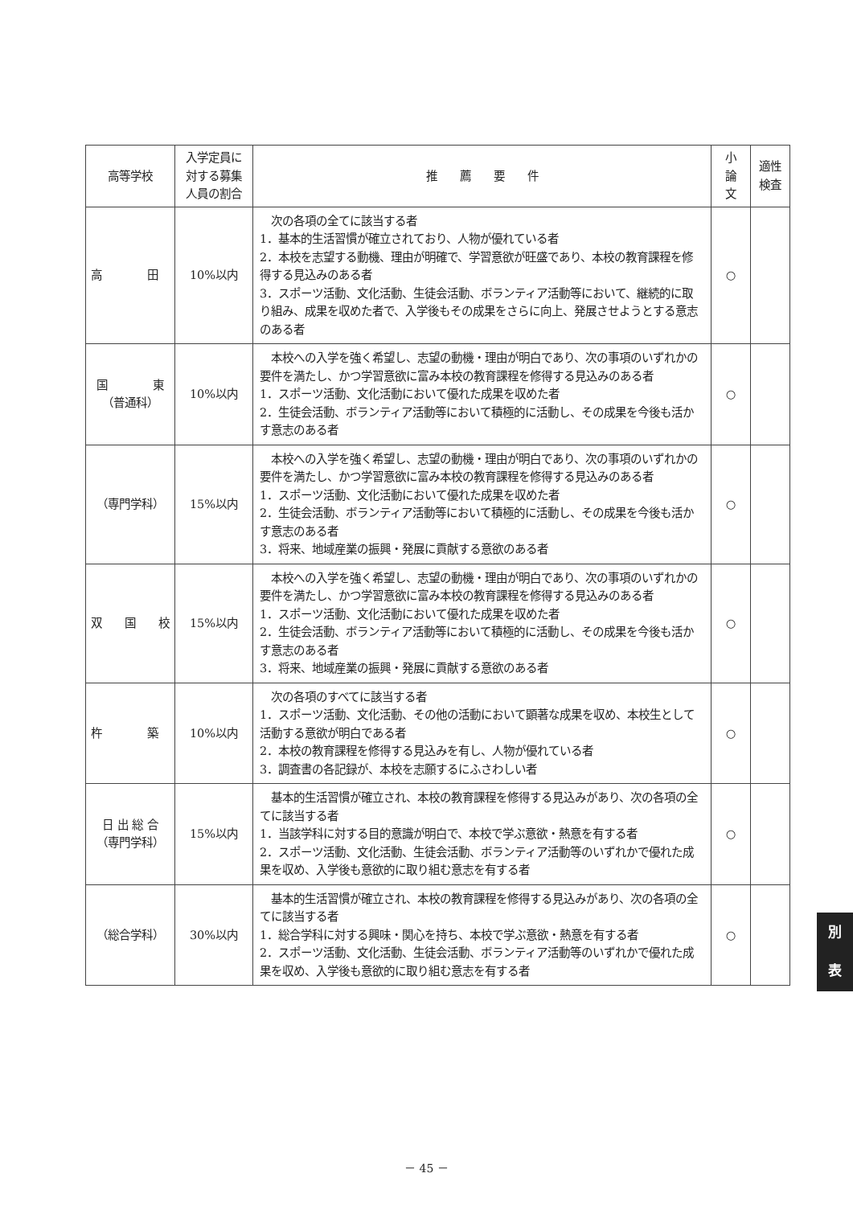| 高等学校 | 入学定員に 対する募集 人員の割合 | 推 薦 要 件 | 小 論 文 | 適性 検査 |
| --- | --- | --- | --- | --- |
| 高 田 | 10%以内 | 次の各項の全てに該当する者 1．基本的生活習慣が確立されており、人物が優れている者 2．本校を志望する動機、理由が明確で、学習意欲が旺盛であり、本校の教育課程を修得する見込みのある者 3．スポーツ活動、文化活動、生徒会活動、ボランティア活動等において、継続的に取り組み、成果を収めた者で、入学後もその成果をさらに向上、発展させようとする意志のある者 | ○ | |
| 国 東 （普通科） | 10%以内 | 本校への入学を強く希望し、志望の動機・理由が明白であり、次の事項のいずれかの要件を満たし、かつ学習意欲に富み本校の教育課程を修得する見込みのある者 1．スポーツ活動、文化活動において優れた成果を収めた者 2．生徒会活動、ボランティア活動等において積極的に活動し、その成果を今後も活かす意志のある者 | ○ | |
| （専門学科） | 15%以内 | 本校への入学を強く希望し、志望の動機・理由が明白であり、次の事項のいずれかの要件を満たし、かつ学習意欲に富み本校の教育課程を修得する見込みのある者 1．スポーツ活動、文化活動において優れた成果を収めた者 2．生徒会活動、ボランティア活動等において積極的に活動し、その成果を今後も活かす意志のある者 3．将来、地域産業の振興・発展に貢献する意欲のある者 | ○ | |
| 双 国 校 | 15%以内 | 本校への入学を強く希望し、志望の動機・理由が明白であり、次の事項のいずれかの要件を満たし、かつ学習意欲に富み本校の教育課程を修得する見込みのある者 1．スポーツ活動、文化活動において優れた成果を収めた者 2．生徒会活動、ボランティア活動等において積極的に活動し、その成果を今後も活かす意志のある者 3．将来、地域産業の振興・発展に貢献する意欲のある者 | ○ | |
| 杵 築 | 10%以内 | 次の各項のすべてに該当する者 1．スポーツ活動、文化活動、その他の活動において顕著な成果を収め、本校生として活動する意欲が明白である者 2．本校の教育課程を修得する見込みを有し、人物が優れている者 3．調査書の各記録が、本校を志願するにふさわしい者 | ○ | |
| 日 出 総 合 （専門学科） | 15%以内 | 基本的生活習慣が確立され、本校の教育課程を修得する見込みがあり、次の各項の全てに該当する者 1．当該学科に対する目的意識が明白で、本校で学ぶ意欲・熱意を有する者 2．スポーツ活動、文化活動、生徒会活動、ボランティア活動等のいずれかで優れた成果を収め、入学後も意欲的に取り組む意志を有する者 | ○ | |
| （総合学科） | 30%以内 | 基本的生活習慣が確立され、本校の教育課程を修得する見込みがあり、次の各項の全てに該当する者 1．総合学科に対する興味・関心を持ち、本校で学ぶ意欲・熱意を有する者 2．スポーツ活動、文化活動、生徒会活動、ボランティア活動等のいずれかで優れた成果を収め、入学後も意欲的に取り組む意志を有する者 | ○ | |
別
表
－ 45 －